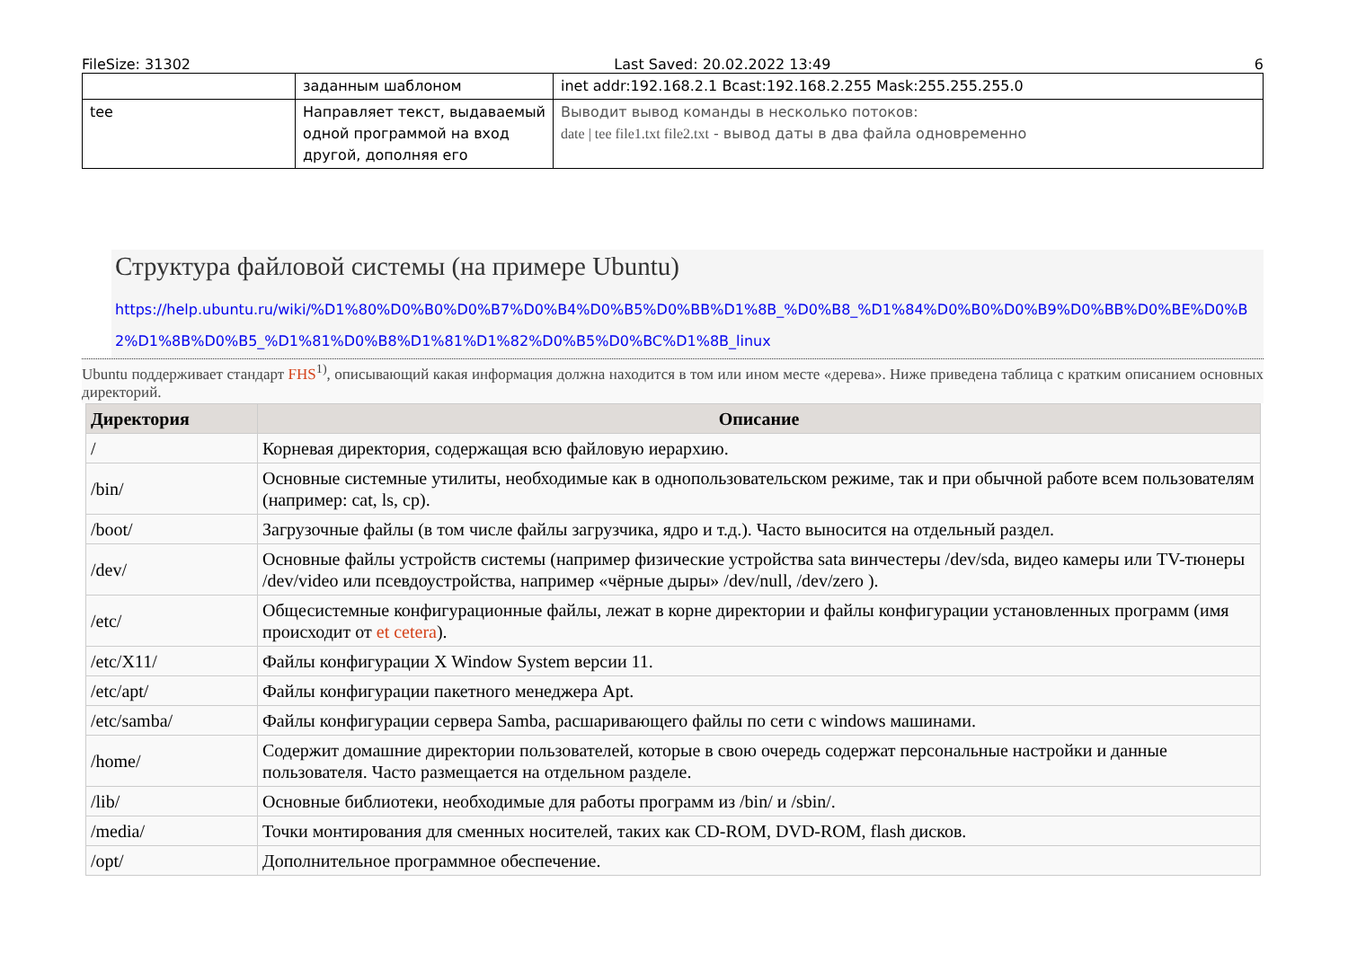FileSize: 31302 Last Saved: 20.02.2022 13:49 6
| | заданным шаблоном | inet addr:192.168.2.1 Bcast:192.168.2.255 Mask:255.255.255.0 |
| tee | Направляет текст, выдаваемый одной программой на вход другой, дополняя его | Выводит вывод команды в несколько потоков: date / tee file1.txt file2.txt - вывод даты в два файла одновременно |
Структура файловой системы (на примере Ubuntu)
https://help.ubuntu.ru/wiki/%D1%80%D0%B0%D0%B7%D0%B4%D0%B5%D0%BB%D1%8B_%D0%B8_%D1%84%D0%B0%D0%B9%D0%BB%D0%BE%D0%B2%D1%8B%D0%B5_%D1%81%D0%B8%D1%81%D1%82%D0%B5%D0%BC%D1%8B_linux
Ubuntu поддерживает стандарт FHS<sup>1)</sup>, описывающий какая информация должна находится в том или ином месте «дерева». Ниже приведена таблица с кратким описанием основных директорий.
| Директория | Описание |
| --- | --- |
| / | Корневая директория, содержащая всю файловую иерархию. |
| /bin/ | Основные системные утилиты, необходимые как в однопользовательском режиме, так и при обычной работе всем пользователям (например: cat, ls, cp). |
| /boot/ | Загрузочные файлы (в том числе файлы загрузчика, ядро и т.д.). Часто выносится на отдельный раздел. |
| /dev/ | Основные файлы устройств системы (например физические устройства sata винчестеры /dev/sda, видео камеры или TV-тюнеры /dev/video или псевдоустройства, например «чёрные дыры» /dev/null, /dev/zero ). |
| /etc/ | Общесистемные конфигурационные файлы, лежат в корне директории и файлы конфигурации установленных программ (имя происходит от et cetera ). |
| /etc/X11/ | Файлы конфигурации X Window System версии 11. |
| /etc/apt/ | Файлы конфигурации пакетного менеджера Apt. |
| /etc/samba/ | Файлы конфигурации сервера Samba, расшаривающего файлы по сети с windows машинами. |
| /home/ | Содержит домашние директории пользователей, которые в свою очередь содержат персональные настройки и данные пользователя. Часто размещается на отдельном разделе. |
| /lib/ | Основные библиотеки, необходимые для работы программ из /bin/ и /sbin/. |
| /media/ | Точки монтирования для сменных носителей, таких как CD-ROM, DVD-ROM, flash дисков. |
| /opt/ | Дополнительное программное обеспечение. |